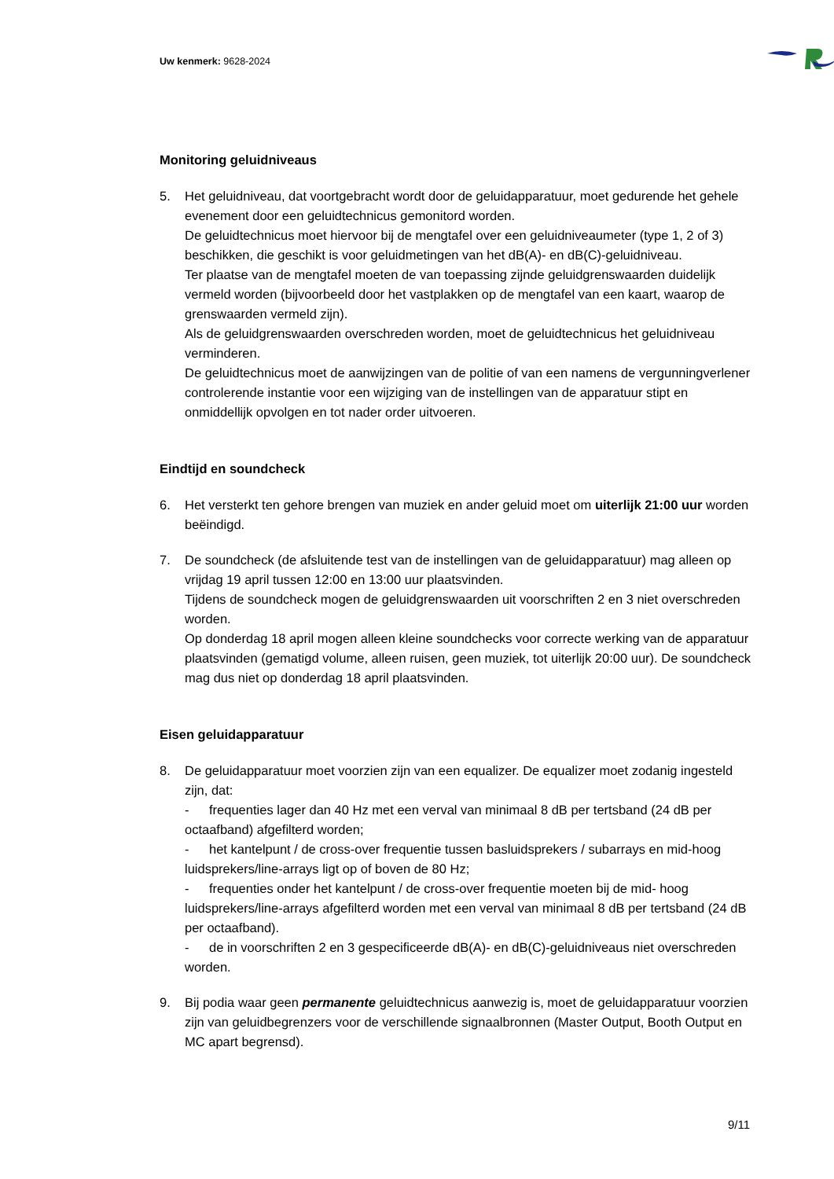Uw kenmerk: 9628-2024
Monitoring geluidniveaus
5. Het geluidniveau, dat voortgebracht wordt door de geluidapparatuur, moet gedurende het gehele evenement door een geluidtechnicus gemonitord worden.
De geluidtechnicus moet hiervoor bij de mengtafel over een geluidniveaumeter (type 1, 2 of 3) beschikken, die geschikt is voor geluidmetingen van het dB(A)- en dB(C)-geluidniveau.
Ter plaatse van de mengtafel moeten de van toepassing zijnde geluidgrenswaarden duidelijk vermeld worden (bijvoorbeeld door het vastplakken op de mengtafel van een kaart, waarop de grenswaarden vermeld zijn).
Als de geluidgrenswaarden overschreden worden, moet de geluidtechnicus het geluidniveau verminderen.
De geluidtechnicus moet de aanwijzingen van de politie of van een namens de vergunningverlener controlerende instantie voor een wijziging van de instellingen van de apparatuur stipt en onmiddellijk opvolgen en tot nader order uitvoeren.
Eindtijd en soundcheck
6. Het versterkt ten gehore brengen van muziek en ander geluid moet om uiterlijk 21:00 uur worden beëindigd.
7. De soundcheck (de afsluitende test van de instellingen van de geluidapparatuur) mag alleen op vrijdag 19 april tussen 12:00 en 13:00 uur plaatsvinden.
Tijdens de soundcheck mogen de geluidgrenswaarden uit voorschriften 2 en 3 niet overschreden worden.
Op donderdag 18 april mogen alleen kleine soundchecks voor correcte werking van de apparatuur plaatsvinden (gematigd volume, alleen ruisen, geen muziek, tot uiterlijk 20:00 uur). De soundcheck mag dus niet op donderdag 18 april plaatsvinden.
Eisen geluidapparatuur
8. De geluidapparatuur moet voorzien zijn van een equalizer. De equalizer moet zodanig ingesteld zijn, dat:
- frequenties lager dan 40 Hz met een verval van minimaal 8 dB per tertsband (24 dB per octaafband) afgefilterd worden;
- het kantelpunt / de cross-over frequentie tussen basluidsprekers / subarrays en mid-hoog luidsprekers/line-arrays ligt op of boven de 80 Hz;
- frequenties onder het kantelpunt / de cross-over frequentie moeten bij de mid- hoog luidsprekers/line-arrays afgefilterd worden met een verval van minimaal 8 dB per tertsband (24 dB per octaafband).
- de in voorschriften 2 en 3 gespecificeerde dB(A)- en dB(C)-geluidniveaus niet overschreden worden.
9. Bij podia waar geen permanente geluidtechnicus aanwezig is, moet de geluidapparatuur voorzien zijn van geluidbegrenzers voor de verschillende signaalbronnen (Master Output, Booth Output en MC apart begrensd).
9/11